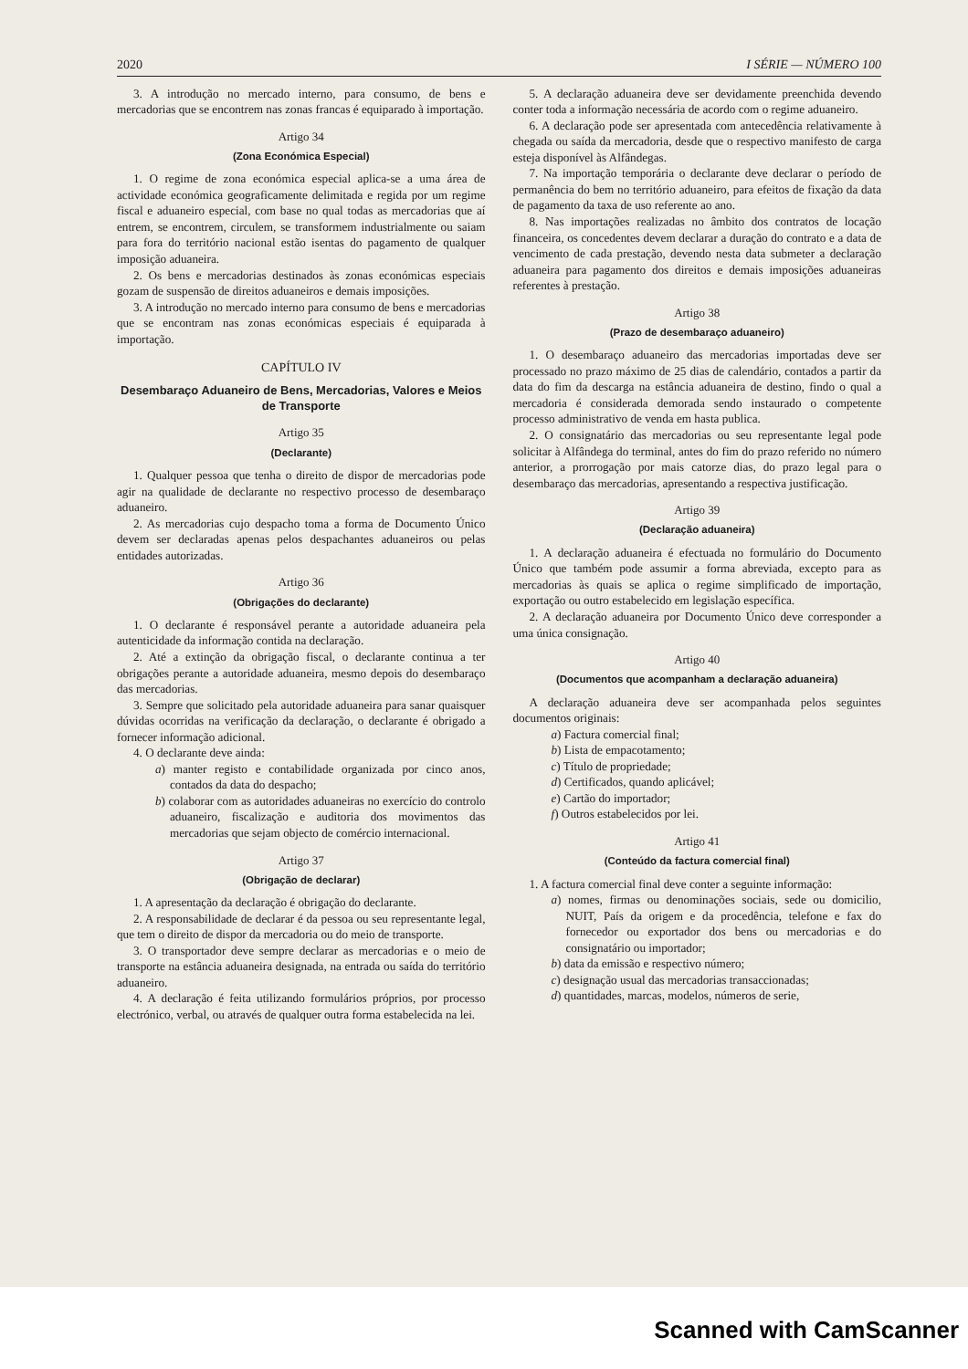2020 I SÉRIE — NÚMERO 100
3. A introdução no mercado interno, para consumo, de bens e mercadorias que se encontrem nas zonas francas é equiparado à importação.
Artigo 34
(Zona Económica Especial)
1. O regime de zona económica especial aplica-se a uma área de actividade económica geograficamente delimitada e regida por um regime fiscal e aduaneiro especial, com base no qual todas as mercadorias que aí entrem, se encontrem, circulem, se transformem industrialmente ou saiam para fora do território nacional estão isentas do pagamento de qualquer imposição aduaneira.
2. Os bens e mercadorias destinados às zonas económicas especiais gozam de suspensão de direitos aduaneiros e demais imposições.
3. A introdução no mercado interno para consumo de bens e mercadorias que se encontram nas zonas económicas especiais é equiparada à importação.
CAPÍTULO IV
Desembaraço Aduaneiro de Bens, Mercadorias, Valores e Meios de Transporte
Artigo 35
(Declarante)
1. Qualquer pessoa que tenha o direito de dispor de mercadorias pode agir na qualidade de declarante no respectivo processo de desembaraço aduaneiro.
2. As mercadorias cujo despacho toma a forma de Documento Único devem ser declaradas apenas pelos despachantes aduaneiros ou pelas entidades autorizadas.
Artigo 36
(Obrigações do declarante)
1. O declarante é responsável perante a autoridade aduaneira pela autenticidade da informação contida na declaração.
2. Até a extinção da obrigação fiscal, o declarante continua a ter obrigações perante a autoridade aduaneira, mesmo depois do desembaraço das mercadorias.
3. Sempre que solicitado pela autoridade aduaneira para sanar quaisquer dúvidas ocorridas na verificação da declaração, o declarante é obrigado a fornecer informação adicional.
4. O declarante deve ainda:
a) manter registo e contabilidade organizada por cinco anos, contados da data do despacho;
b) colaborar com as autoridades aduaneiras no exercício do controlo aduaneiro, fiscalização e auditoria dos movimentos das mercadorias que sejam objecto de comércio internacional.
Artigo 37
(Obrigação de declarar)
1. A apresentação da declaração é obrigação do declarante.
2. A responsabilidade de declarar é da pessoa ou seu representante legal, que tem o direito de dispor da mercadoria ou do meio de transporte.
3. O transportador deve sempre declarar as mercadorias e o meio de transporte na estância aduaneira designada, na entrada ou saída do território aduaneiro.
4. A declaração é feita utilizando formulários próprios, por processo electrónico, verbal, ou através de qualquer outra forma estabelecida na lei.
5. A declaração aduaneira deve ser devidamente preenchida devendo conter toda a informação necessária de acordo com o regime aduaneiro.
6. A declaração pode ser apresentada com antecedência relativamente à chegada ou saída da mercadoria, desde que o respectivo manifesto de carga esteja disponível às Alfândegas.
7. Na importação temporária o declarante deve declarar o período de permanência do bem no território aduaneiro, para efeitos de fixação da data de pagamento da taxa de uso referente ao ano.
8. Nas importações realizadas no âmbito dos contratos de locação financeira, os concedentes devem declarar a duração do contrato e a data de vencimento de cada prestação, devendo nesta data submeter a declaração aduaneira para pagamento dos direitos e demais imposições aduaneiras referentes à prestação.
Artigo 38
(Prazo de desembaraço aduaneiro)
1. O desembaraço aduaneiro das mercadorias importadas deve ser processado no prazo máximo de 25 dias de calendário, contados a partir da data do fim da descarga na estância aduaneira de destino, findo o qual a mercadoria é considerada demorada sendo instaurado o competente processo administrativo de venda em hasta publica.
2. O consignatário das mercadorias ou seu representante legal pode solicitar à Alfândega do terminal, antes do fim do prazo referido no número anterior, a prorrogação por mais catorze dias, do prazo legal para o desembaraço das mercadorias, apresentando a respectiva justificação.
Artigo 39
(Declaração aduaneira)
1. A declaração aduaneira é efectuada no formulário do Documento Único que também pode assumir a forma abreviada, excepto para as mercadorias às quais se aplica o regime simplificado de importação, exportação ou outro estabelecido em legislação específica.
2. A declaração aduaneira por Documento Único deve corresponder a uma única consignação.
Artigo 40
(Documentos que acompanham a declaração aduaneira)
A declaração aduaneira deve ser acompanhada pelos seguintes documentos originais:
a) Factura comercial final;
b) Lista de empacotamento;
c) Título de propriedade;
d) Certificados, quando aplicável;
e) Cartão do importador;
f) Outros estabelecidos por lei.
Artigo 41
(Conteúdo da factura comercial final)
1. A factura comercial final deve conter a seguinte informação:
a) nomes, firmas ou denominações sociais, sede ou domicilio, NUIT, País da origem e da procedência, telefone e fax do fornecedor ou exportador dos bens ou mercadorias e do consignatário ou importador;
b) data da emissão e respectivo número;
c) designação usual das mercadorias transaccionadas;
d) quantidades, marcas, modelos, números de serie,
Scanned with CamScanner